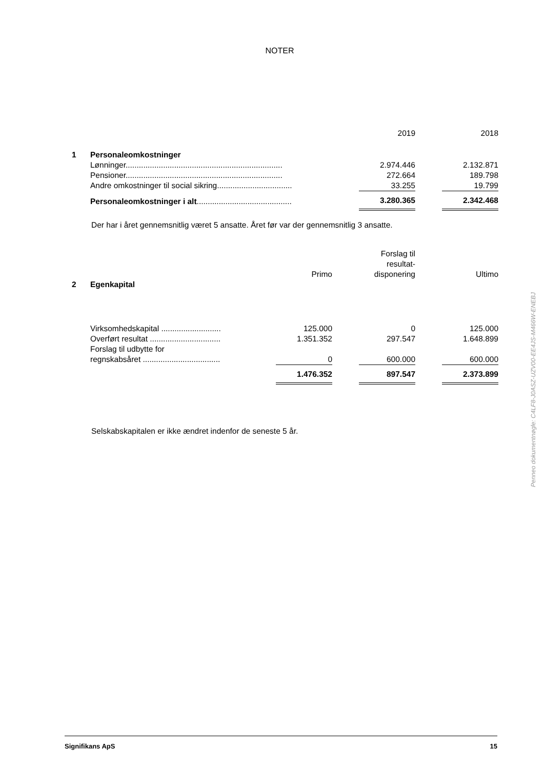NOTER
| | | 2019 | 2018 |
| 1 | Personaleomkostninger | | |
| | Lønninger....................................................................... | 2.974.446 | 2.132.871 |
| | Pensioner....................................................................... | 272.664 | 189.798 |
| | Andre omkostninger til social sikring.................................. | 33.255 | 19.799 |
| | Personaleomkostninger i alt ........................................... | 3.280.365 | 2.342.468 |
Der har i året gennemsnitlig været 5 ansatte. Året før var der gennemsnitlig 3 ansatte.
| | | Primo | Forslag til resultat- disponering | Ultimo |
| 2 | Egenkapital | | | |
| | Virksomhedskapital ........................... | 125.000 | 0 | 125.000 |
| | Overført resultat ................................ | 1.351.352 | 297.547 | 1.648.899 |
| | Forslag til udbytte for regnskabsåret ................................... | 0 | 600.000 | 600.000 |
| | | 1.476.352 | 897.547 | 2.373.899 |
Selskabskapitalen er ikke ændret indenfor de seneste 5 år.
Penneo dokumentnøgle: C4LF8-J0ASZ-UZV00-EE4JS-M466W-ENEBJ
Signifikans ApS 15